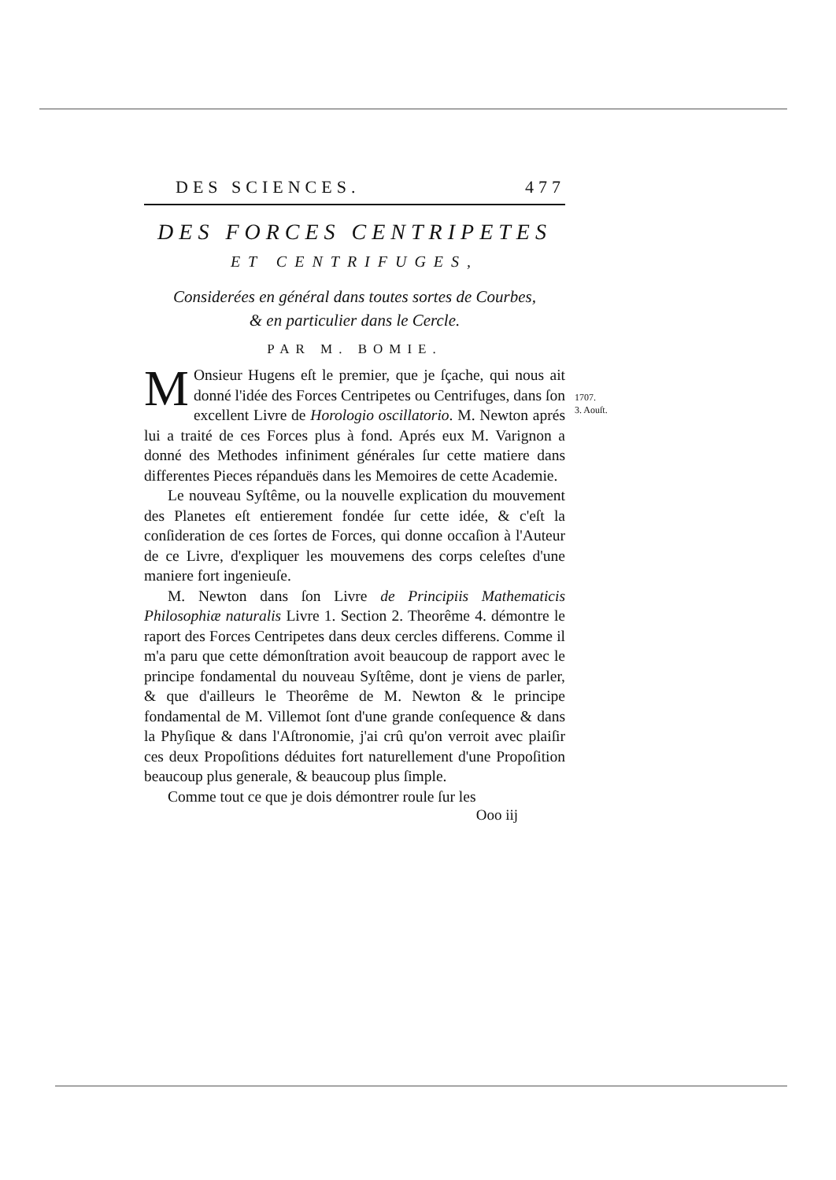DES SCIENCES. 477
DES FORCES CENTRIPETES
ET CENTRIFUGES,
Considerées en général dans toutes sortes de Courbes,
& en particulier dans le Cercle.
PAR M. BOMIE.
MOnsieur Hugens eſt le premier, que je ſçache, qui nous ait donné l'idée des Forces Centripetes ou Centrifuges, dans ſon excellent Livre de Horologio oscillatorio. M. Newton aprés lui a traité de ces Forces plus à fond. Aprés eux M. Varignon a donné des Methodes infiniment générales ſur cette matiere dans differentes Pieces répanduës dans les Memoires de cette Academie.
Le nouveau Syſtême, ou la nouvelle explication du mouvement des Planetes eſt entierement fondée ſur cette idée, & c'eſt la conſideration de ces ſortes de Forces, qui donne occaſion à l'Auteur de ce Livre, d'expliquer les mouvemens des corps celeſtes d'une maniere fort ingenieuſe.
M. Newton dans ſon Livre de Principiis Mathematicis Philosophiæ naturalis Livre 1. Section 2. Theorême 4. démontre le raport des Forces Centripetes dans deux cercles differens. Comme il m'a paru que cette démonſtration avoit beaucoup de rapport avec le principe fondamental du nouveau Syſtême, dont je viens de parler, & que d'ailleurs le Theorême de M. Newton & le principe fondamental de M. Villemot ſont d'une grande conſequence & dans la Phyſique & dans l'Aſtronomie, j'ai crû qu'on verroit avec plaiſir ces deux Propoſitions déduites fort naturellement d'une Propoſition beaucoup plus generale, & beaucoup plus ſimple.
Comme tout ce que je dois démontrer roule ſur les
Ooo iij
1707.
3. Aouſt.